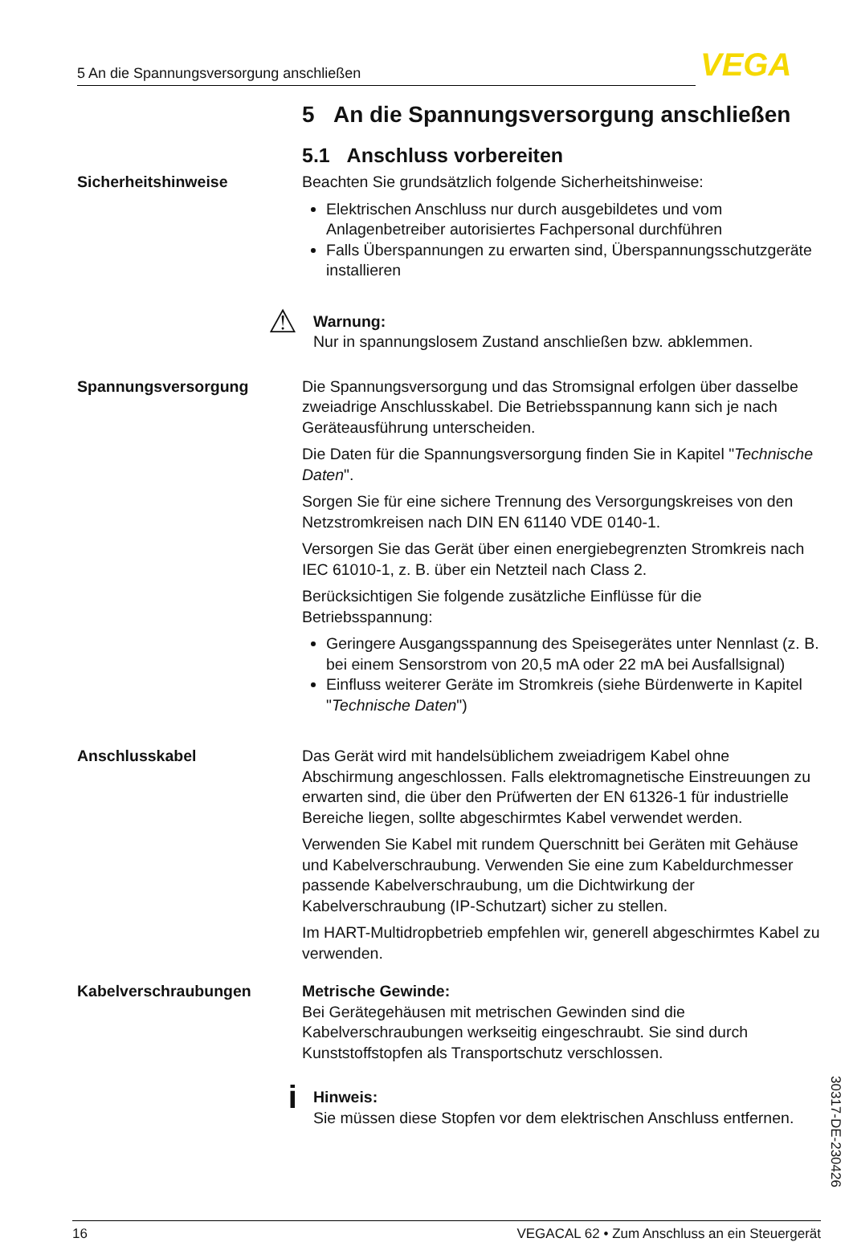5 An die Spannungsversorgung anschließen VEGA
5 An die Spannungsversorgung anschließen
5.1 Anschluss vorbereiten
Sicherheitshinweise Beachten Sie grundsätzlich folgende Sicherheitshinweise:
Elektrischen Anschluss nur durch ausgebildetes und vom Anlagenbetreiber autorisiertes Fachpersonal durchführen
Falls Überspannungen zu erwarten sind, Überspannungsschutzgeräte installieren
⚠
Warnung:
Nur in spannungslosem Zustand anschließen bzw. abklemmen.
Spannungsversorgung Die Spannungsversorgung und das Stromsignal erfolgen über dasselbe zweiadrige Anschlusskabel. Die Betriebsspannung kann sich je nach Geräteausführung unterscheiden.
Die Daten für die Spannungsversorgung finden Sie in Kapitel "Technische Daten".
Sorgen Sie für eine sichere Trennung des Versorgungskreises von den Netzstromkreisen nach DIN EN 61140 VDE 0140-1.
Versorgen Sie das Gerät über einen energiebegrenzten Stromkreis nach IEC 61010-1, z. B. über ein Netzteil nach Class 2.
Berücksichtigen Sie folgende zusätzliche Einflüsse für die Betriebsspannung:
Geringere Ausgangsspannung des Speisegerätes unter Nennlast (z. B. bei einem Sensorstrom von 20,5 mA oder 22 mA bei Ausfallsignal)
Einfluss weiterer Geräte im Stromkreis (siehe Bürdenwerte in Kapitel "Technische Daten")
Anschlusskabel Das Gerät wird mit handelsüblichem zweiadrigem Kabel ohne Abschirmung angeschlossen. Falls elektromagnetische Einstreuungen zu erwarten sind, die über den Prüfwerten der EN 61326-1 für industrielle Bereiche liegen, sollte abgeschirmtes Kabel verwendet werden.
Verwenden Sie Kabel mit rundem Querschnitt bei Geräten mit Gehäuse und Kabelverschraubung. Verwenden Sie eine zum Kabeldurchmesser passende Kabelverschraubung, um die Dichtwirkung der Kabelverschraubung (IP-Schutzart) sicher zu stellen.
Im HART-Multidropbetrieb empfehlen wir, generell abgeschirmtes Kabel zu verwenden.
Kabelverschraubungen Metrische Gewinde:
Bei Gerätegehäusen mit metrischen Gewinden sind die Kabelverschraubungen werkseitig eingeschraubt. Sie sind durch Kunststoffstopfen als Transportschutz verschlossen.
i
Hinweis:
Sie müssen diese Stopfen vor dem elektrischen Anschluss entfernen.
30317-DE-230426
16 VEGACAL 62 • Zum Anschluss an ein Steuergerät